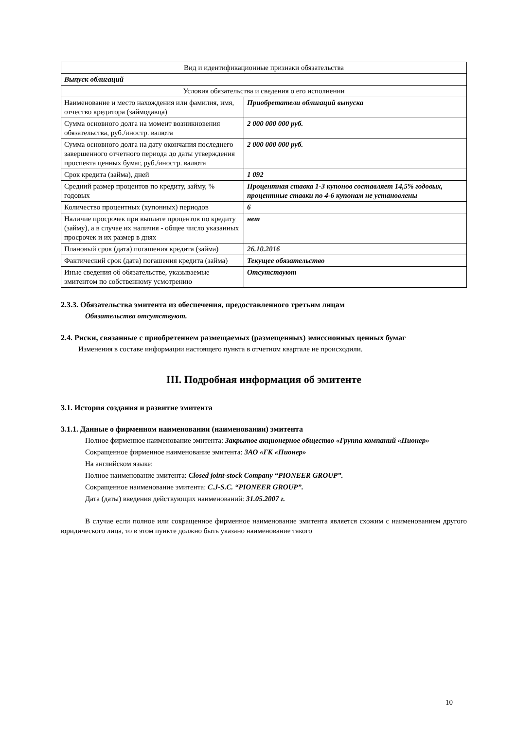| Вид и идентификационные признаки обязательства | |
| Выпуск облигаций | |
| Условия обязательства и сведения о его исполнении | |
| Наименование и место нахождения или фамилия, имя, отчество кредитора (займодавца) | Приобретатели облигаций выпуска |
| Сумма основного долга на момент возникновения обязательства, руб./иностр. валюта | 2 000 000 000 руб. |
| Сумма основного долга на дату окончания последнего завершенного отчетного периода до даты утверждения проспекта ценных бумаг, руб./иностр. валюта | 2 000 000 000 руб. |
| Срок кредита (займа), дней | 1 092 |
| Средний размер процентов по кредиту, займу, % годовых | Процентная ставка 1-3 купонов составляет 14,5% годовых, процентные ставки по 4-6 купонам не установлены |
| Количество процентных (купонных) периодов | 6 |
| Наличие просрочек при выплате процентов по кредиту (займу), а в случае их наличия - общее число указанных просрочек и их размер в днях | нет |
| Плановый срок (дата) погашения кредита (займа) | 26.10.2016 |
| Фактический срок (дата) погашения кредита (займа) | Текущее обязательство |
| Иные сведения об обязательстве, указываемые эмитентом по собственному усмотрению | Отсутствуют |
2.3.3. Обязательства эмитента из обеспечения, предоставленного третьим лицам
Обязательства отсутствуют.
2.4. Риски, связанные с приобретением размещаемых (размещенных) эмиссионных ценных бумаг
Изменения в составе информации настоящего пункта в отчетном квартале не происходили.
III. Подробная информация об эмитенте
3.1. История создания и развитие эмитента
3.1.1. Данные о фирменном наименовании (наименовании) эмитента
Полное фирменное наименование эмитента: Закрытое акционерное общество «Группа компаний «Пионер»
Сокращенное фирменное наименование эмитента: ЗАО «ГК «Пионер»
На английском языке:
Полное наименование эмитента: Closed joint-stock Company “PIONEER GROUP”.
Сокращенное наименование эмитента: C.J-S.C. “PIONEER GROUP”.
Дата (даты) введения действующих наименований: 31.05.2007 г.
В случае если полное или сокращенное фирменное наименование эмитента является схожим с наименованием другого юридического лица, то в этом пункте должно быть указано наименование такого
10